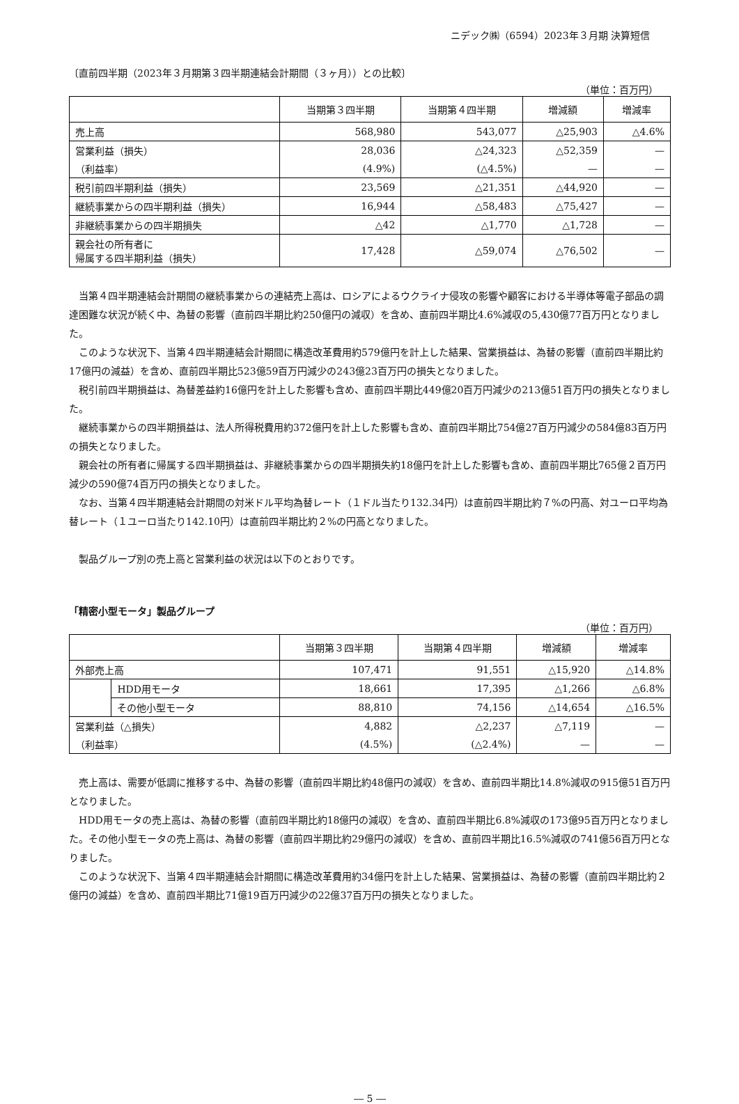ニデック㈱（6594）2023年３月期 決算短信
〔直前四半期（2023年３月期第３四半期連結会計期間（３ヶ月））との比較〕
（単位：百万円）
| | 当期第３四半期 | 当期第４四半期 | 増減額 | 増減率 |
| --- | --- | --- | --- | --- |
| 売上高 | 568,980 | 543,077 | △25,903 | △4.6% |
| 営業利益（損失） | 28,036 | △24,323 | △52,359 | — |
| （利益率） | (4.9%) | (△4.5%) | — | — |
| 税引前四半期利益（損失） | 23,569 | △21,351 | △44,920 | — |
| 継続事業からの四半期利益（損失） | 16,944 | △58,483 | △75,427 | — |
| 非継続事業からの四半期損失 | △42 | △1,770 | △1,728 | — |
| 親会社の所有者に 帰属する四半期利益（損失） | 17,428 | △59,074 | △76,502 | — |
当第４四半期連結会計期間の継続事業からの連結売上高は、ロシアによるウクライナ侵攻の影響や顧客における半導体等電子部品の調達困難な状況が続く中、為替の影響（直前四半期比約250億円の減収）を含め、直前四半期比4.6%減収の5,430億77百万円となりました。
このような状況下、当第４四半期連結会計期間に構造改革費用約579億円を計上した結果、営業損益は、為替の影響（直前四半期比約17億円の減益）を含め、直前四半期比523億59百万円減少の243億23百万円の損失となりました。
税引前四半期損益は、為替差益約16億円を計上した影響も含め、直前四半期比449億20百万円減少の213億51百万円の損失となりました。
継続事業からの四半期損益は、法人所得税費用約372億円を計上した影響も含め、直前四半期比754億27百万円減少の584億83百万円の損失となりました。
親会社の所有者に帰属する四半期損益は、非継続事業からの四半期損失約18億円を計上した影響も含め、直前四半期比765億２百万円減少の590億74百万円の損失となりました。
なお、当第４四半期連結会計期間の対米ドル平均為替レート（１ドル当たり132.34円）は直前四半期比約７%の円高、対ユーロ平均為替レート（１ユーロ当たり142.10円）は直前四半期比約２%の円高となりました。
製品グループ別の売上高と営業利益の状況は以下のとおりです。
「精密小型モータ」製品グループ
（単位：百万円）
| | | 当期第３四半期 | 当期第４四半期 | 増減額 | 増減率 |
| --- | --- | --- | --- | --- | --- |
| 外部売上高 | | 107,471 | 91,551 | △15,920 | △14.8% |
| | HDD用モータ | 18,661 | 17,395 | △1,266 | △6.8% |
| | その他小型モータ | 88,810 | 74,156 | △14,654 | △16.5% |
| 営業利益（△損失） | | 4,882 | △2,237 | △7,119 | — |
| （利益率） | | (4.5%) | (△2.4%) | — | — |
売上高は、需要が低調に推移する中、為替の影響（直前四半期比約48億円の減収）を含め、直前四半期比14.8%減収の915億51百万円となりました。
HDD用モータの売上高は、為替の影響（直前四半期比約18億円の減収）を含め、直前四半期比6.8%減収の173億95百万円となりました。その他小型モータの売上高は、為替の影響（直前四半期比約29億円の減収）を含め、直前四半期比16.5%減収の741億56百万円となりました。
このような状況下、当第４四半期連結会計期間に構造改革費用約34億円を計上した結果、営業損益は、為替の影響（直前四半期比約２億円の減益）を含め、直前四半期比71億19百万円減少の22億37百万円の損失となりました。
― 5 ―